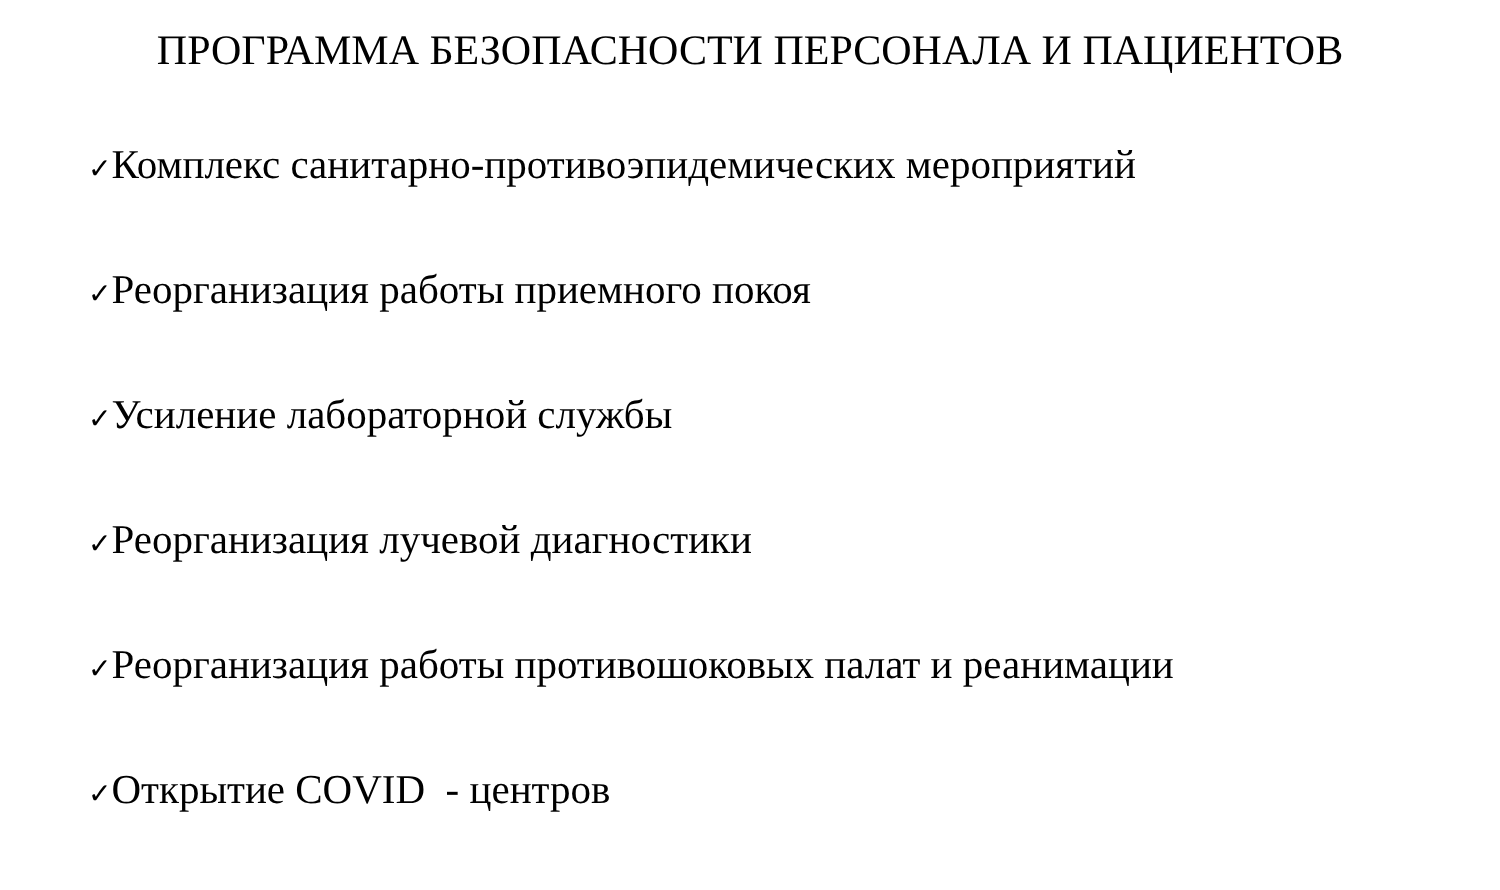ПРОГРАММА БЕЗОПАСНОСТИ ПЕРСОНАЛА И ПАЦИЕНТОВ
✓Комплекс санитарно-противоэпидемических мероприятий
✓Реорганизация работы приемного покоя
✓Усиление лабораторной службы
✓Реорганизация лучевой диагностики
✓Реорганизация работы противошоковых палат и реанимации
✓Открытие COVID - центров